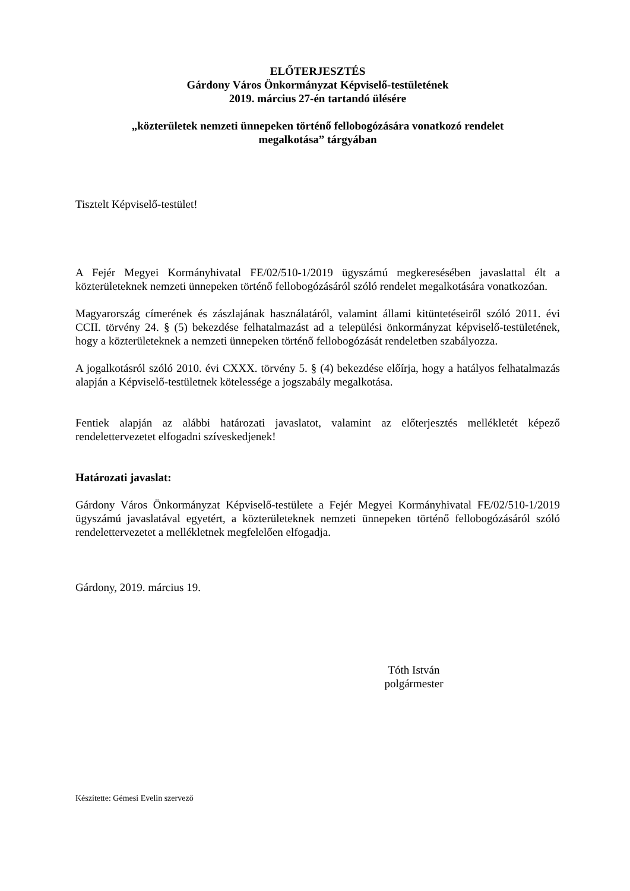ELŐTERJESZTÉS
Gárdony Város Önkormányzat Képviselő-testületének
2019. március 27-én tartandó ülésére
„közterületek nemzeti ünnepeken történő fellobogózására vonatkozó rendelet
megalkotása” tárgyában
Tisztelt Képviselő-testület!
A Fejér Megyei Kormányhivatal FE/02/510-1/2019 ügyszámú megkeresésében javaslattal élt a közterületeknek nemzeti ünnepeken történő fellobogózásáról szóló rendelet megalkotására vonatkozóan.
Magyarország címerének és zászlajának használatáról, valamint állami kitüntetéseiről szóló 2011. évi CCII. törvény 24. § (5) bekezdése felhatalmazást ad a települési önkormányzat képviselő-testületének, hogy a közterületeknek a nemzeti ünnepeken történő fellobogózását rendeletben szabályozza.
A jogalkotásról szóló 2010. évi CXXX. törvény 5. § (4) bekezdése előírja, hogy a hatályos felhatalmazás alapján a Képviselő-testületnek kötelessége a jogszabály megalkotása.
Fentiek alapján az alábbi határozati javaslatot, valamint az előterjesztés mellékletét képező rendelettervezetet elfogadni szíveskedjenek!
Határozati javaslat:
Gárdony Város Önkormányzat Képviselő-testülete a Fejér Megyei Kormányhivatal FE/02/510-1/2019 ügyszámú javaslatával egyetért, a közterületeknek nemzeti ünnepeken történő fellobogózásáról szóló rendelettervezetet a mellékletnek megfelelően elfogadja.
Gárdony, 2019. március 19.
Tóth István
polgármester
Készítette: Gémesi Evelin szervező